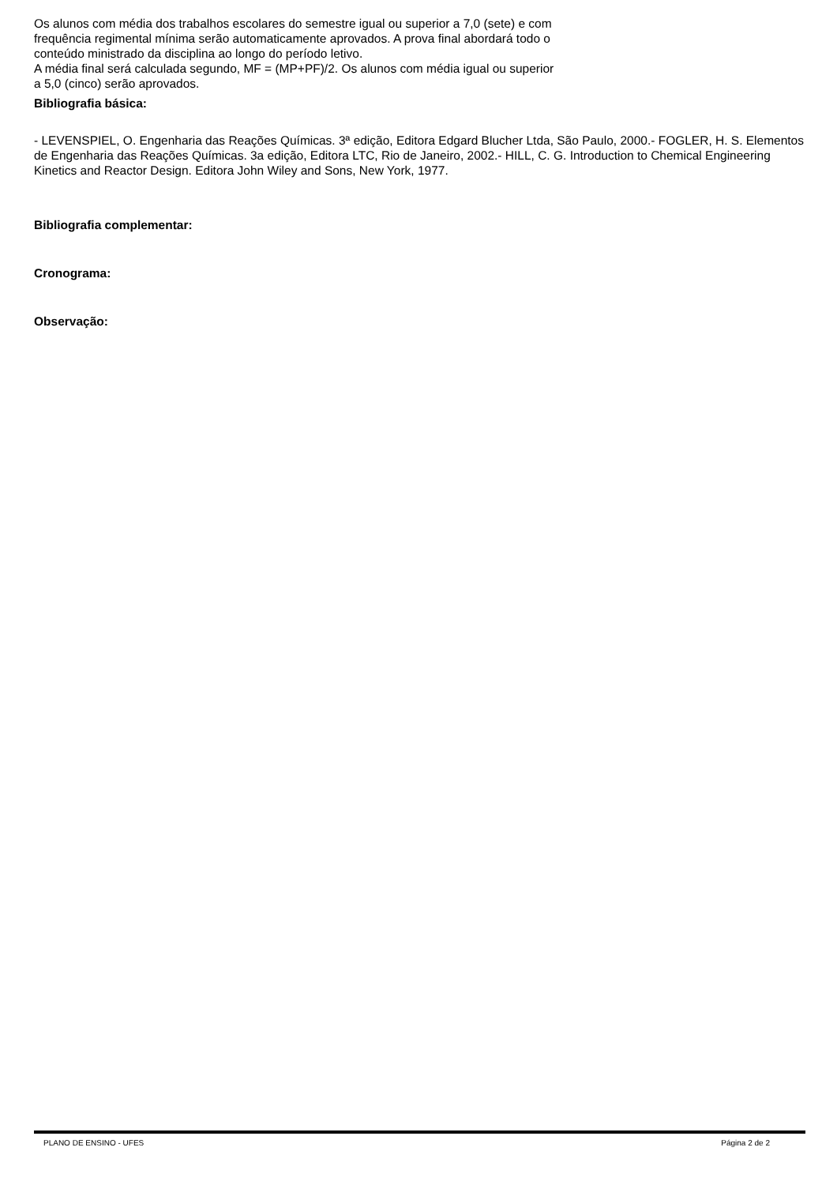Os alunos com média dos trabalhos escolares do semestre igual ou superior a 7,0 (sete) e com frequência regimental mínima serão automaticamente aprovados. A prova final abordará todo o conteúdo ministrado da disciplina ao longo do período letivo.
A média final será calculada segundo, MF = (MP+PF)/2. Os alunos com média igual ou superior a 5,0 (cinco) serão aprovados.
Bibliografia básica:
- LEVENSPIEL, O. Engenharia das Reações Químicas. 3ª edição, Editora Edgard Blucher Ltda, São Paulo, 2000.- FOGLER, H. S. Elementos de Engenharia das Reações Químicas. 3a edição, Editora LTC, Rio de Janeiro, 2002.- HILL, C. G. Introduction to Chemical Engineering Kinetics and Reactor Design. Editora John Wiley and Sons, New York, 1977.
Bibliografia complementar:
Cronograma:
Observação:
PLANO DE ENSINO - UFES Página 2 de 2